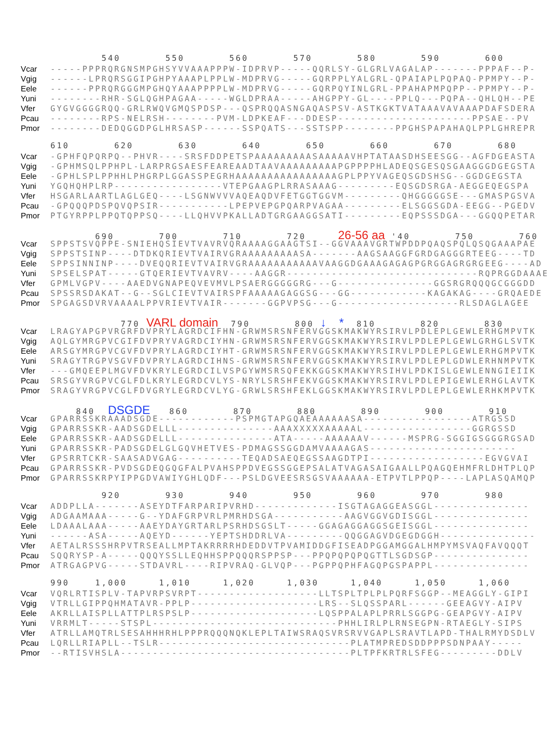540 550 560 570 580 590 600
Vcar -----PPPRQRGNSMPGHSYVVAAAPPPW-IDPRVP-----QQRLSY-GLGRLVAGALAP-------PPPAF--P-
Vgig ------LPRQRSGGIPGHPYAAAPLPPLW-MDPRVG-----GQRPPLYALGRL-QPAIAPLPQPAQ-PPMPY--P-
Eele ------PPRQRGGGMPGHQYAAAPPPPLW-MDPRVG-----GQRPQYINLGRL-PPAHAPMPQPP--PPMPY--P-
Yuni --------RHR-SGLQGHPAGAA-----WGLDPRAA-----AHGPPY-GL----PPLQ---PQPA--QHLQH--PE
Vfer GYGVGGGGRQQ-GRLRWQVGMQSPDSP---QSPRQQASNGAQASPSV-ASTKGKTVATAAAVAVAAAPDAFSDERA
Pcau --------RPS-NELRSH--------PVM-LDPKEAF---DDESP---------------------PPSAE--PV
Pmor --------DEDQGGDPGLHRSASP------SSPQATS---SSTSPP--------PPGHSPAPAHAQLPPLGHREPR
610 620 630 640 650 660 670 680
Vcar -GPHFQPQRPQ--PHVR----SRSFDDPETSPAAAAAAAAASAAAAAVHPTATAASDHSEESGG--AGFDGEASTA
Vgig -GPHMSQLPPHPL-LARPRGSAESFEAREAADTAAVAAAAAAAAAPGPPPPHLADEQSGESQSGAAGGGDGEGSTA
Eele -GPHLSPLPPHHLPHGRPLGGASSPEGRHAAAAAAAAAAAAAAAAGPLPPYVAGEQSGDSHSG--GGDGEGSTA
Yuni YGQHQHPLRP-----------------VTEPGAAGPLRRASAAAG---------EQSGDSRGA-AEGGEQEGSPA
Vfer HSGARLAARTLAGLGEQ----LSGNWVVVAQEAQDVFETGGTGGVM---------QHGGGGGSE---GMASPGSVA
Pcau -GPQQQPDSPQVQPSIR-----------LPEPVEPGPQARPVAGAA---------ELSGGSGDA-EEGG--PGEDV
Pmor PTGYRPPLPPQTQPPSQ----LLQHVVPKALLADTGRGAAGGSATI---------EQPSSSDGA---GGQQPETAR
690 700 710 720 26-56 aa '40 750 760
Vcar SPPSTSVQPPE-SNIEHQSIEVTVAVRVQRAAAAGGAAGTSI--GGVAAAVGRTWPDDPQAQSPQLQSQGAAAPAE
Vgig SPPSTSINP----DTDKQRIEVTVAIRVGRAAAAAAAAASA-------AAGSAAGGFGRDGAGGGRTEEG----TD
Eele SPPSINNINP----DVEQQRIEVTVAIRVGRAAAAAAAAAAAVAAGGDGAAAGAGAGPGRGGAGRGRGEEG----AD
Yuni SPSELSPAT-----GTQERIEVTVAVRV----AAGGR------------------------------RQPRGGDAAAE
Vfer GPMLVGPV----AAEDVGNAPEQVEVMVLPSAERGGGGGRG---G---------------GGSRGRQQQGCGGGDD
Pcau SPSSRSDAKAT--G--SGLCIEVTVAIRSPFAAAAAGAGGSG---GG------------KAGAKAG----GRQAEDE
Pmor SPGAGSDVRVAAAALPPVRIEVTVAIR-------GGPVPSG---G-------------------RLSDAGLAGEE
770 VARL domain 790 800 ↓ * 810 820 830
Vcar LRAGYAPGPVRGRFDVPRYLAGRDCIFHN-GRWMSRSNFERVGGSKMAKWYRSIRVLPDLEPLGEWLERHGMPVTK
Vgig AQLGYMRGPVCGIFDVPRYVAGRDCIYHN-GRWMSRSNFERVGGSKMAKWYRSIRVLPDLEPLGEWLGRHGLSVTK
Eele ARSGYMRGPVCGVFDVPRYLAGRDCIYHT-GRWMSRSNFERVGGSKMAKWYRSIRVLPDLEPLGEWLERHGMPVTK
Yuni SRAGYTRGPVSGVFDVPRYLAGRDCIHNS-GRWMSRSNFERVGGSKMAKWYRSIRVLPDLEPLGDWLERHNMPVTK
Vfer ---GMQEEPLMGVFDVKRYLEGRDCILVSPGYWMSRSQFEKKGGSKMAKWYRSIHVLPDKISLGEWLENNGIEIIK
Pcau SRSGYVRGPVCGLFDLKRYLEGRDCVLYS-NRYLSRSHFEKVGGSKMAKWYRSIRVLPDLEPIGEWLERHGLAVTK
Pmor SRAGYVRGPVCGLFDVGRYLEGRDCVLYG-GRWLSRSHFEKLGGSKMAKWYRSIRVLPDLEPLGEWLERHKMPVTK
840 DSGDE 860 870 880 890 900 910
Vcar GPARRSSKRAAADSGDE------------PSPMGTAPGQAEAAAAAASA-----------------ATRGSSD
Vgig GPARRSSKR-AADSGDELLL---------------AAAXXXXXAAAAAL-----------------GGRGSSD
Eele GPARRSSKR-AADSGDELLL---------------ATA-----AAAAAAV------MSPRG-SGGIGSGGGRGSAD
Yuni GPARRSSKR-PADSGDELGLGQVHETVES-PDMAGSSGGDAMVAAAAGAS-----------------------
Vfer GPSRRTCKR-SAASADVGAG----------TEQADSAEQEGSSAAGDTPI------------------EGVGVAI
Pcau GPARRSSKR-PVDSGDEQGQGFALPVAHSPPDVEGSSGGEPSALATVAGASAIGAALLPQAGQEHMFRLDHTPLQP
Pmor GPARRSSKRPYIPPGDVAWIYGHLQDF---PSLDGVEESRSGSVAAAAAA-ETPVTLPPQP----LAPLASQAMQP
920 930 940 950 960 970 980
Vcar ADDPLLA-------ASEYDTFARPARIPVRHD-------------ISGTAGAGGEASGGL---------------
Vgig ADGAAMAAA-----G--YDAFGRPVRLPMRHDSGA-----------AAGVGGVGDISGGL---------------
Eele LDAAALAAA-----AAEYDAYGRTARLPSRHDSGSLT-----GGAGAGGAGGSGEISGGL---------------
Yuni ------ASA-----AQEYD------YEPTSHDDRLVA---------QQGGAGVDGEGDGGH---------------
Vfer AETALRSSSHRPVTRSEALLMPTAKRRRRHDEDDVTPVAMIDDGFISEADPGGAMGGALHMPYMSVAQFAVQQQT
Pcau SQQRYSP-A-----QQQYSSLLEQHHSPPQQQRSPPSP---PPQPQPQPQGTTLSGDSGP---------------
Pmor ATRGAGPVG-----STDAVRL----RIPVRAQ-GLVQP---PGPPQPHFAGQPGSPAPPL---------------
990 1,000 1,010 1,020 1,030 1,040 1,050 1,060
Vcar VQRLRTISPLV-TAPVRPSVRPT-------------------LLTSPLTPLPLPQRFSGGP--MEAGGLY-GIPI
Vgig VTRLLGIPPQHMATAVR-PPLP--------------------LRS--SLQSSPARL------GEEAGVY-AIPV
Eele AKRLLAISPLLATTPLRSPSLP--------------------LQSPPALAPLPRRLSGGPG-GEAPGVY-AIPV
Yuni VRRMLT-----STSPL-----------------------------PHHLIRLPLRNSEGPN-RTAEGLY-SIPS
Vfer ATRLLAMQTRLSESAHHHRHLPPPRQQQNQKLEPLTAIWSRAQSVRSRVVGAPLSRAVTLAPD-THALRMYDSDLV
Pcau LQRLLRIAPLL--TSLR------------------------------PLATMPREDSDDPPPSDNPAAY-----
Pmor --RTISVHSLA------------------------------------PLTPFKRTRLSFEG---------DDLV